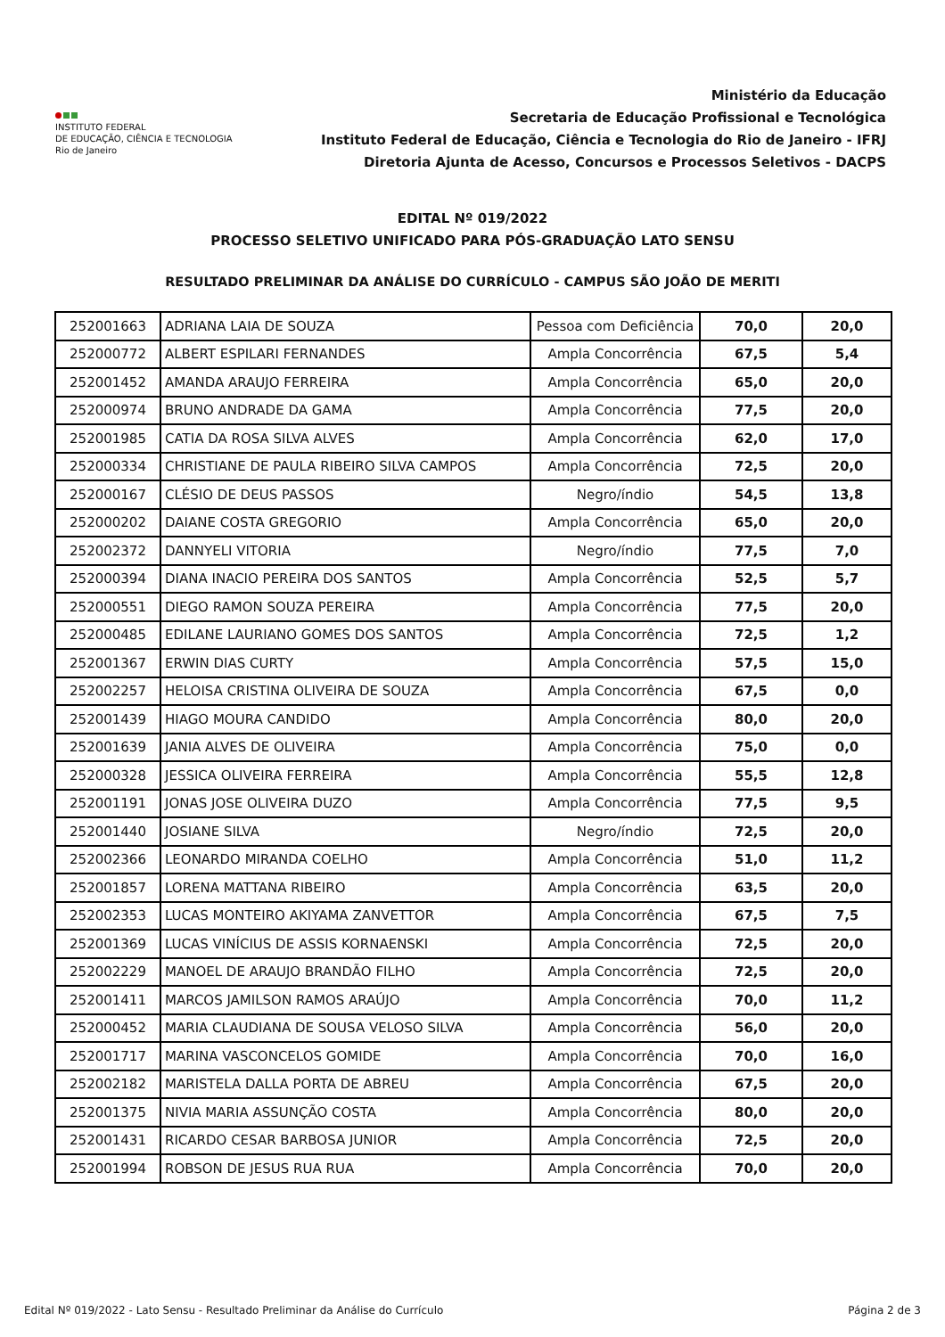INSTITUTO FEDERAL
DE EDUCAÇÃO, CIÊNCIA E TECNOLOGIA
Rio de Janeiro
Ministério da Educação
Secretaria de Educação Profissional e Tecnológica
Instituto Federal de Educação, Ciência e Tecnologia do Rio de Janeiro - IFRJ
Diretoria Ajunta de Acesso, Concursos e Processos Seletivos - DACPS
EDITAL Nº 019/2022
PROCESSO SELETIVO UNIFICADO PARA PÓS-GRADUAÇÃO LATO SENSU
RESULTADO PRELIMINAR DA ANÁLISE DO CURRÍCULO - CAMPUS SÃO JOÃO DE MERITI
| 252001663 | ADRIANA LAIA DE SOUZA | Pessoa com Deficiência | 70,0 | 20,0 |
| 252000772 | ALBERT ESPILARI FERNANDES | Ampla Concorrência | 67,5 | 5,4 |
| 252001452 | AMANDA ARAUJO FERREIRA | Ampla Concorrência | 65,0 | 20,0 |
| 252000974 | BRUNO ANDRADE DA GAMA | Ampla Concorrência | 77,5 | 20,0 |
| 252001985 | CATIA DA ROSA SILVA ALVES | Ampla Concorrência | 62,0 | 17,0 |
| 252000334 | CHRISTIANE DE PAULA RIBEIRO SILVA CAMPOS | Ampla Concorrência | 72,5 | 20,0 |
| 252000167 | CLÉSIO DE DEUS PASSOS | Negro/índio | 54,5 | 13,8 |
| 252000202 | DAIANE COSTA GREGORIO | Ampla Concorrência | 65,0 | 20,0 |
| 252002372 | DANNYELI VITORIA | Negro/índio | 77,5 | 7,0 |
| 252000394 | DIANA INACIO PEREIRA DOS SANTOS | Ampla Concorrência | 52,5 | 5,7 |
| 252000551 | DIEGO RAMON SOUZA PEREIRA | Ampla Concorrência | 77,5 | 20,0 |
| 252000485 | EDILANE LAURIANO GOMES DOS SANTOS | Ampla Concorrência | 72,5 | 1,2 |
| 252001367 | ERWIN DIAS CURTY | Ampla Concorrência | 57,5 | 15,0 |
| 252002257 | HELOISA CRISTINA OLIVEIRA DE SOUZA | Ampla Concorrência | 67,5 | 0,0 |
| 252001439 | HIAGO MOURA CANDIDO | Ampla Concorrência | 80,0 | 20,0 |
| 252001639 | JANIA ALVES DE OLIVEIRA | Ampla Concorrência | 75,0 | 0,0 |
| 252000328 | JESSICA OLIVEIRA FERREIRA | Ampla Concorrência | 55,5 | 12,8 |
| 252001191 | JONAS JOSE OLIVEIRA DUZO | Ampla Concorrência | 77,5 | 9,5 |
| 252001440 | JOSIANE SILVA | Negro/índio | 72,5 | 20,0 |
| 252002366 | LEONARDO MIRANDA COELHO | Ampla Concorrência | 51,0 | 11,2 |
| 252001857 | LORENA MATTANA RIBEIRO | Ampla Concorrência | 63,5 | 20,0 |
| 252002353 | LUCAS MONTEIRO AKIYAMA ZANVETTOR | Ampla Concorrência | 67,5 | 7,5 |
| 252001369 | LUCAS VINÍCIUS DE ASSIS KORNAENSKI | Ampla Concorrência | 72,5 | 20,0 |
| 252002229 | MANOEL DE ARAUJO BRANDÃO FILHO | Ampla Concorrência | 72,5 | 20,0 |
| 252001411 | MARCOS JAMILSON RAMOS ARAÚJO | Ampla Concorrência | 70,0 | 11,2 |
| 252000452 | MARIA CLAUDIANA DE SOUSA VELOSO SILVA | Ampla Concorrência | 56,0 | 20,0 |
| 252001717 | MARINA VASCONCELOS GOMIDE | Ampla Concorrência | 70,0 | 16,0 |
| 252002182 | MARISTELA DALLA PORTA DE ABREU | Ampla Concorrência | 67,5 | 20,0 |
| 252001375 | NIVIA MARIA ASSUNÇÃO COSTA | Ampla Concorrência | 80,0 | 20,0 |
| 252001431 | RICARDO CESAR BARBOSA JUNIOR | Ampla Concorrência | 72,5 | 20,0 |
| 252001994 | ROBSON DE JESUS RUA RUA | Ampla Concorrência | 70,0 | 20,0 |
Edital Nº 019/2022 - Lato Sensu - Resultado Preliminar da Análise do Currículo Página 2 de 3